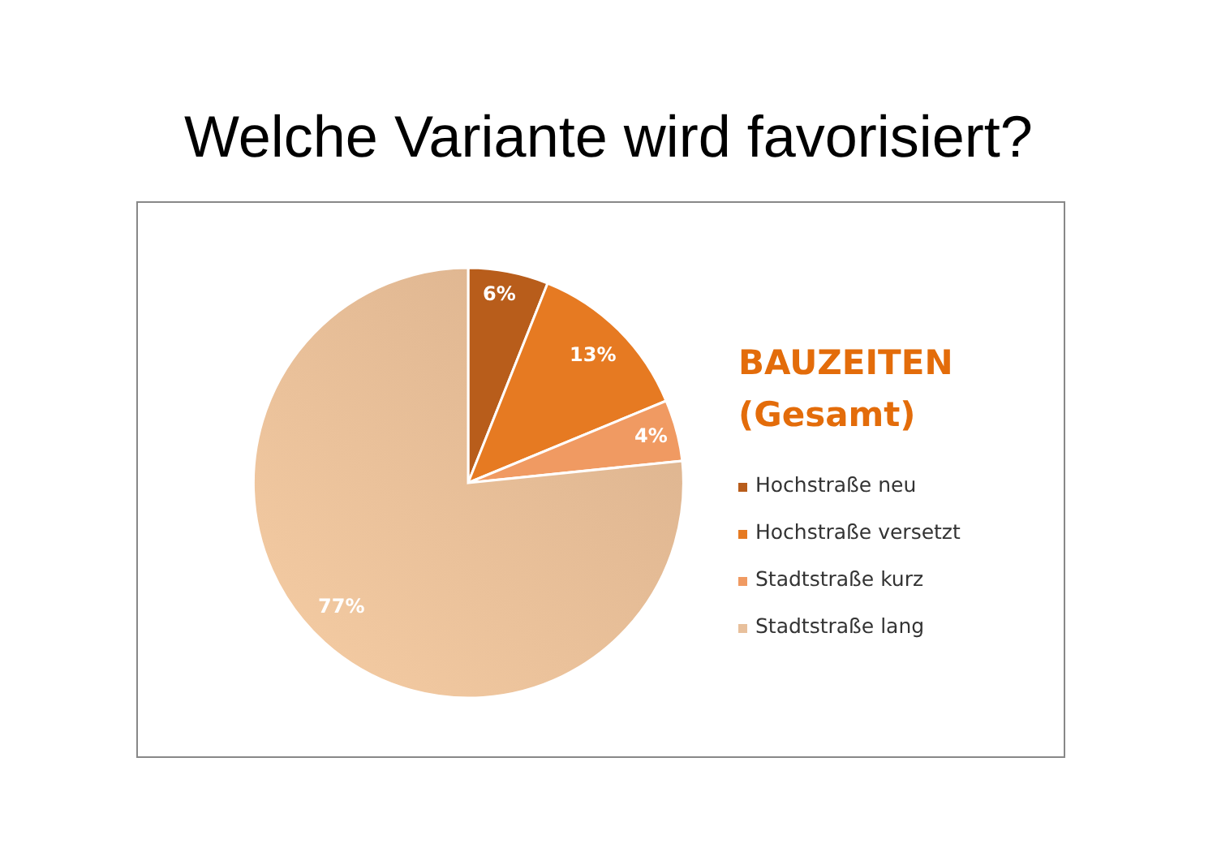Welche Variante wird favorisiert?
6%
13%
4%
77%
BAUZEITEN
(Gesamt)
Hochstraße neu
Hochstraße versetzt
Stadtstraße kurz
Stadtstraße lang